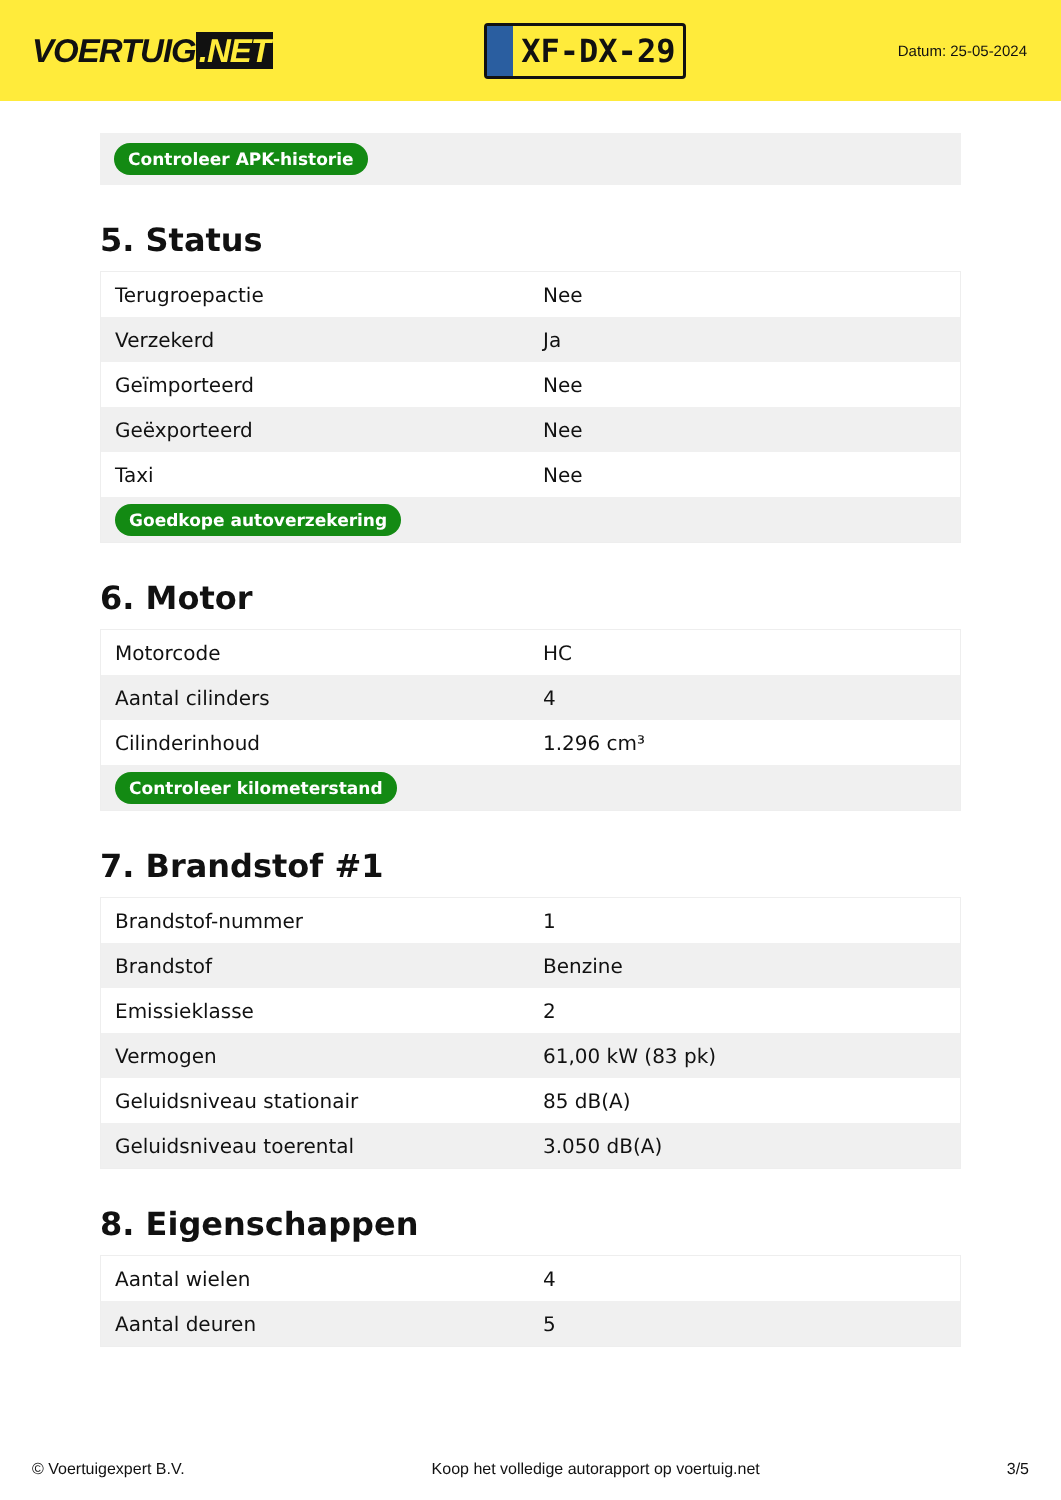VOERTUIG.NET
XF-DX-29
Datum: 25-05-2024
Controleer APK-historie
5. Status
| Terugroepactie | Nee |
| Verzekerd | Ja |
| Geïmporteerd | Nee |
| Geëxporteerd | Nee |
| Taxi | Nee |
| Goedkope autoverzekering | |
6. Motor
| Motorcode | HC |
| Aantal cilinders | 4 |
| Cilinderinhoud | 1.296 cm³ |
| Controleer kilometerstand | |
7. Brandstof #1
| Brandstof-nummer | 1 |
| Brandstof | Benzine |
| Emissieklasse | 2 |
| Vermogen | 61,00 kW (83 pk) |
| Geluidsniveau stationair | 85 dB(A) |
| Geluidsniveau toerental | 3.050 dB(A) |
8. Eigenschappen
| Aantal wielen | 4 |
| Aantal deuren | 5 |
© Voertuigexpert B.V. Koop het volledige autorapport op voertuig.net 3/5